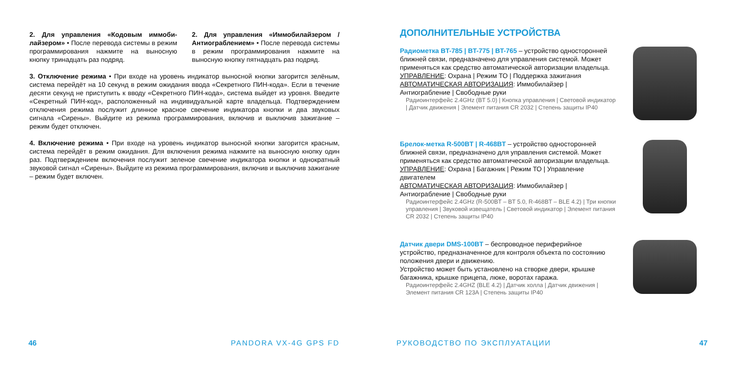2. Для управления «Кодовым иммоби-лайзером» • После перевода системы в режим программирования нажмите на выносную кнопку тринадцать раз подряд.
2. Для управления «Иммобилайзером / Антиограблением» • После перевода системы в режим программирования нажмите на выносную кнопку пятнадцать раз подряд.
3. Отключение режима • При входе на уровень индикатор выносной кнопки загорится зелёным, система перейдёт на 10 секунд в режим ожидания ввода «Секретного ПИН-кода». Если в течение десяти секунд не приступить к вводу «Секретного ПИН-кода», система выйдет из уровня. Введите «Секретный ПИН-код», расположенный на индивидуальной карте владельца. Подтверждением отключения режима послужит длинное красное свечение индикатора кнопки и два звуковых сигнала «Сирены». Выйдите из режима программирования, включив и выключив зажигание – режим будет отключен.
4. Включение режима • При входе на уровень индикатор выносной кнопки загорится красным, система перейдёт в режим ожидания. Для включения режима нажмите на выносную кнопку один раз. Подтверждением включения послужит зеленое свечение индикатора кнопки и однократный звуковой сигнал «Сирены». Выйдите из режима программирования, включив и выключив зажигание – режим будет включен.
46 PANDORA VX-4G GPS FD
ДОПОЛНИТЕЛЬНЫЕ УСТРОЙСТВА
Радиометка BT-785 | BT-775 | BT-765 – устройство односторонней ближней связи, предназначено для управления системой. Может применяться как средство автоматической авторизации владельца.
УПРАВЛЕНИЕ: Охрана | Режим ТО | Поддержка зажигания
АВТОМАТИЧЕСКАЯ АВТОРИЗАЦИЯ: Иммобилайзер | Антиограбление | Свободные руки
Радиоинтерфейс 2.4GHz (BT 5.0) | Кнопка управления | Световой индикатор | Датчик движения | Элемент питания CR 2032 | Степень защиты IP40
Брелок-метка R-500BT | R-468BT – устройство односторонней ближней связи, предназначено для управления системой. Может применяться как средство автоматической авторизации владельца.
УПРАВЛЕНИЕ: Охрана | Багажник | Режим ТО | Управление двигателем
АВТОМАТИЧЕСКАЯ АВТОРИЗАЦИЯ: Иммобилайзер | Антиограбление | Свободные руки
Радиоинтерфейс 2.4GHz (R-500BT – BT 5.0, R-468BT – BLE 4.2) | Три кнопки управления | Звуковой извещатель | Световой индикатор | Элемент питания CR 2032 | Степень защиты IP40
Датчик двери DMS-100BT – беспроводное периферийное устройство, предназначенное для контроля объекта по состоянию положения двери и движению.
Устройство может быть установлено на створке двери, крышке багажника, крышке прицепа, люке, воротах гаража.
Радиоинтерфейс 2.4GHZ (BLE 4.2) | Датчик холла | Датчик движения | Элемент питания CR 123A | Степень защиты IP40
РУКОВОДСТВО ПО ЭКСПЛУАТАЦИИ 47